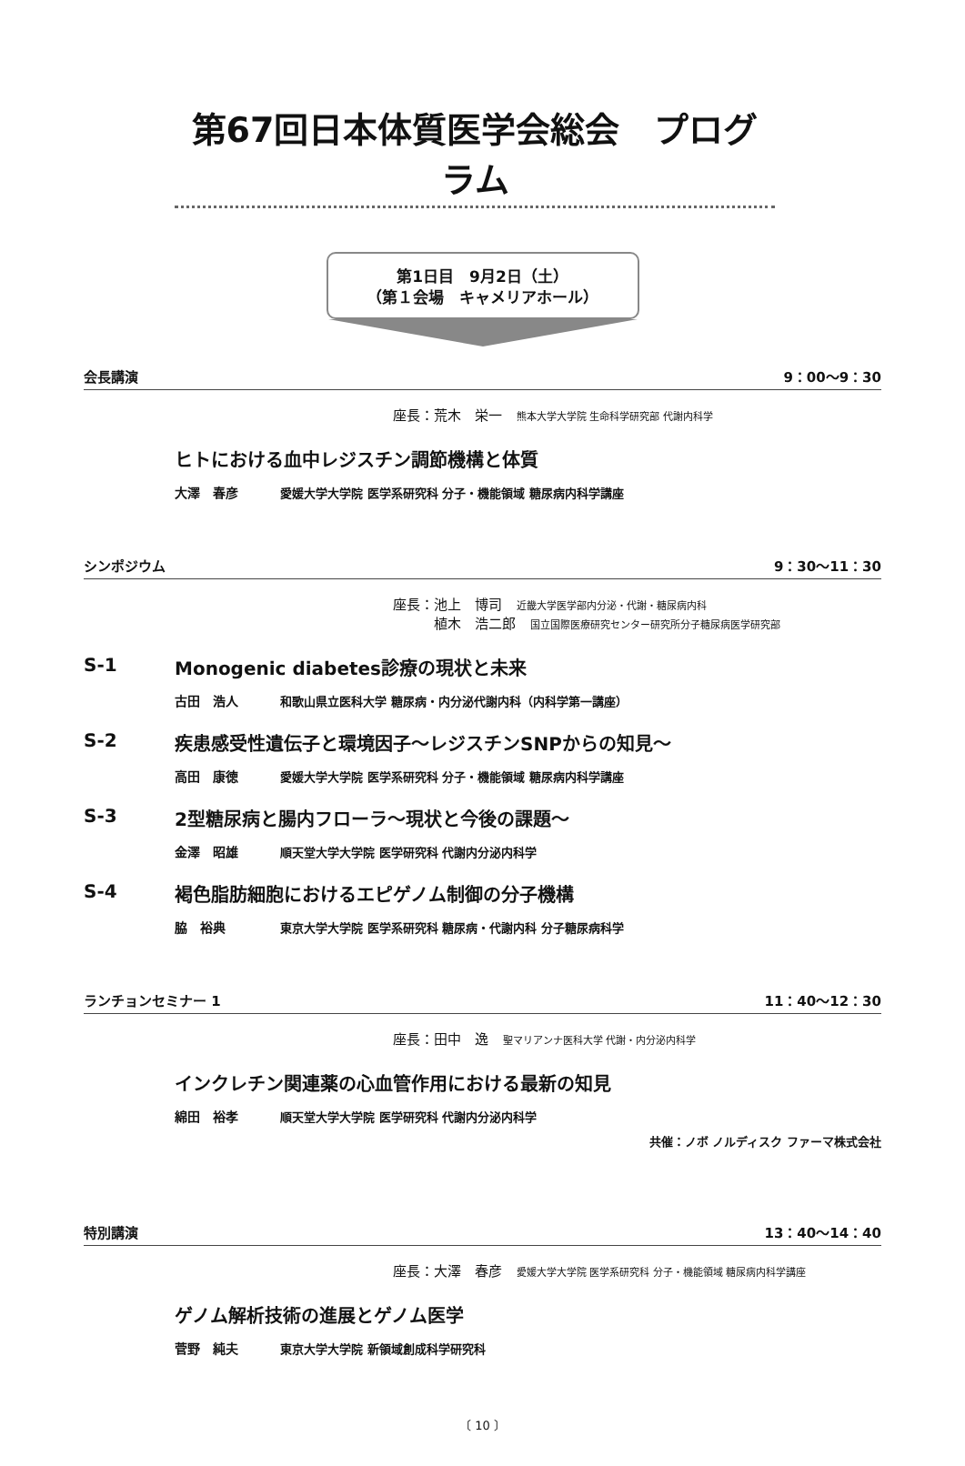第67回日本体質医学会総会　プログラム
第1日目　9月2日（土）
（第１会場　キャメリアホール）
会長講演 9：00～9：30
座長：荒木　栄一 熊本大学大学院 生命科学研究部 代謝内科学
ヒトにおける血中レジスチン調節機構と体質
大澤　春彦 愛媛大学大学院 医学系研究科 分子・機能領域 糖尿病内科学講座
シンポジウム 9：30～11：30
座長：池上　博司 近畿大学医学部内分泌・代謝・糖尿病内科
　　　植木　浩二郎 国立国際医療研究センター研究所分子糖尿病医学研究部
S-1 Monogenic diabetes診療の現状と未来
古田　浩人 和歌山県立医科大学 糖尿病・内分泌代謝内科（内科学第一講座）
S-2 疾患感受性遺伝子と環境因子～レジスチンSNPからの知見～
高田　康徳 愛媛大学大学院 医学系研究科 分子・機能領域 糖尿病内科学講座
S-3 2型糖尿病と腸内フローラ～現状と今後の課題～
金澤　昭雄 順天堂大学大学院 医学研究科 代謝内分泌内科学
S-4 褐色脂肪細胞におけるエピゲノム制御の分子機構
脇　裕典 東京大学大学院 医学系研究科 糖尿病・代謝内科 分子糖尿病科学
ランチョンセミナー 1 11：40～12：30
座長：田中　逸 聖マリアンナ医科大学 代謝・内分泌内科学
インクレチン関連薬の心血管作用における最新の知見
綿田　裕孝 順天堂大学大学院 医学研究科 代謝内分泌内科学
共催：ノボ ノルディスク ファーマ株式会社
特別講演 13：40～14：40
座長：大澤　春彦 愛媛大学大学院 医学系研究科 分子・機能領域 糖尿病内科学講座
ゲノム解析技術の進展とゲノム医学
菅野　純夫 東京大学大学院 新領域創成科学研究科
〔 10 〕